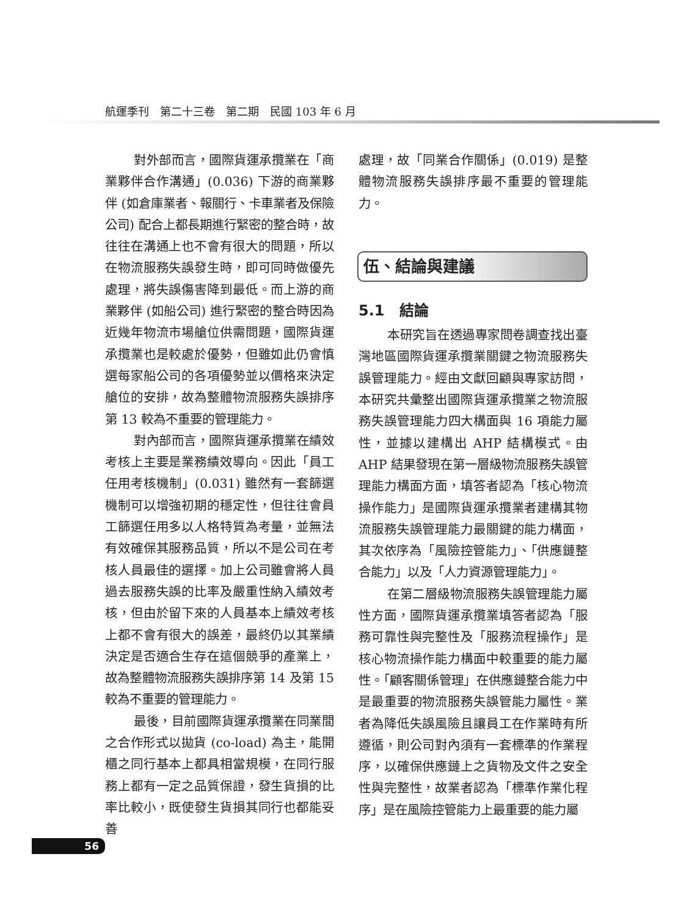航運季刊　第二十三卷　第二期　民國 103 年 6 月
對外部而言，國際貨運承攬業在「商業夥伴合作溝通」(0.036) 下游的商業夥伴 (如倉庫業者、報關行、卡車業者及保險公司) 配合上都長期進行緊密的整合時，故往往在溝通上也不會有很大的問題，所以在物流服務失誤發生時，即可同時做優先處理，將失誤傷害降到最低。而上游的商業夥伴 (如船公司) 進行緊密的整合時因為近幾年物流市場艙位供需問題，國際貨運承攬業也是較處於優勢，但雖如此仍會慎選每家船公司的各項優勢並以價格來決定艙位的安排，故為整體物流服務失誤排序第 13 較為不重要的管理能力。
對內部而言，國際貨運承攬業在績效考核上主要是業務績效導向。因此「員工任用考核機制」(0.031) 雖然有一套篩選機制可以增強初期的穩定性，但往往會員工篩選任用多以人格特質為考量，並無法有效確保其服務品質，所以不是公司在考核人員最佳的選擇。加上公司雖會將人員過去服務失誤的比率及嚴重性納入績效考核，但由於留下來的人員基本上績效考核上都不會有很大的誤差，最終仍以其業績決定是否適合生存在這個競爭的產業上，故為整體物流服務失誤排序第 14 及第 15 較為不重要的管理能力。
最後，目前國際貨運承攬業在同業間之合作形式以拋貨 (co-load) 為主，能開櫃之同行基本上都具相當規模，在同行服務上都有一定之品質保證，發生貨損的比率比較小，既使發生貨損其同行也都能妥善
處理，故「同業合作關係」(0.019) 是整體物流服務失誤排序最不重要的管理能力。
伍、結論與建議
5.1　結論
本研究旨在透過專家問卷調查找出臺灣地區國際貨運承攬業關鍵之物流服務失誤管理能力。經由文獻回顧與專家訪問，本研究共彙整出國際貨運承攬業之物流服務失誤管理能力四大構面與 16 項能力屬性，並據以建構出 AHP 結構模式。由 AHP 結果發現在第一層級物流服務失誤管理能力構面方面，填答者認為「核心物流操作能力」是國際貨運承攬業者建構其物流服務失誤管理能力最關鍵的能力構面，其次依序為「風險控管能力」、「供應鏈整合能力」以及「人力資源管理能力」。
在第二層級物流服務失誤管理能力屬性方面，國際貨運承攬業填答者認為「服務可靠性與完整性及「服務流程操作」是核心物流操作能力構面中較重要的能力屬性。「顧客關係管理」在供應鏈整合能力中是最重要的物流服務失誤管能力屬性。業者為降低失誤風險且讓員工在作業時有所遵循，則公司對內須有一套標準的作業程序，以確保供應鏈上之貨物及文件之安全性與完整性，故業者認為「標準作業化程序」是在風險控管能力上最重要的能力屬
56